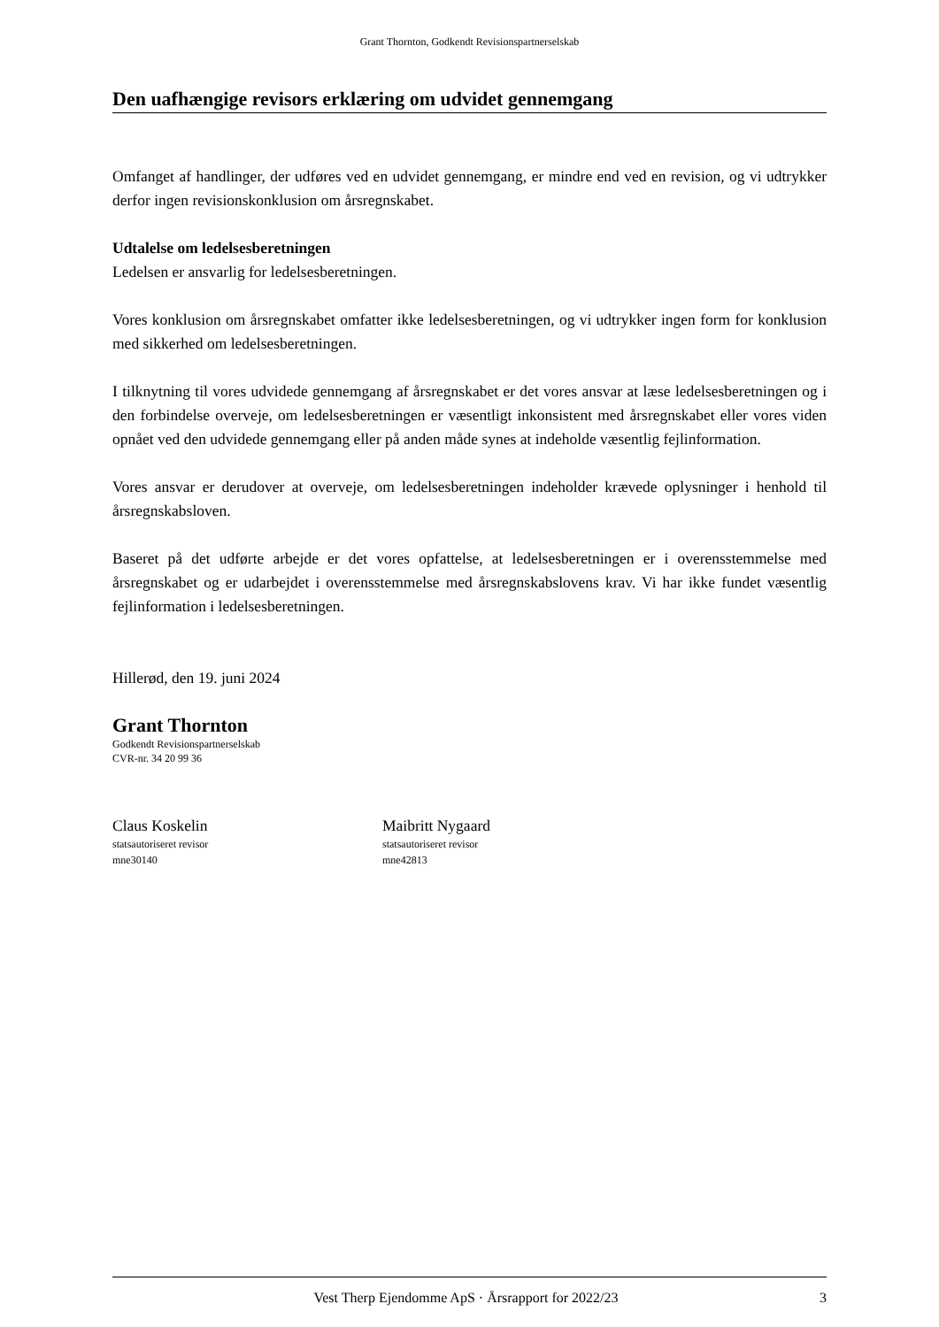Grant Thornton, Godkendt Revisionspartnerselskab
Den uafhængige revisors erklæring om udvidet gennemgang
Omfanget af handlinger, der udføres ved en udvidet gennemgang, er mindre end ved en revision, og vi udtrykker derfor ingen revisionskonklusion om årsregnskabet.
Udtalelse om ledelsesberetningen
Ledelsen er ansvarlig for ledelsesberetningen.
Vores konklusion om årsregnskabet omfatter ikke ledelsesberetningen, og vi udtrykker ingen form for konklusion med sikkerhed om ledelsesberetningen.
I tilknytning til vores udvidede gennemgang af årsregnskabet er det vores ansvar at læse ledelsesberetningen og i den forbindelse overveje, om ledelsesberetningen er væsentligt inkonsistent med årsregnskabet eller vores viden opnået ved den udvidede gennemgang eller på anden måde synes at indeholde væsentlig fejlinformation.
Vores ansvar er derudover at overveje, om ledelsesberetningen indeholder krævede oplysninger i henhold til årsregnskabsloven.
Baseret på det udførte arbejde er det vores opfattelse, at ledelsesberetningen er i overensstemmelse med årsregnskabet og er udarbejdet i overensstemmelse med årsregnskabslovens krav. Vi har ikke fundet væsentlig fejlinformation i ledelsesberetningen.
Hillerød, den 19. juni 2024
Grant Thornton
Godkendt Revisionspartnerselskab
CVR-nr. 34 20 99 36
Claus Koskelin
statsautoriseret revisor
mne30140
Maibritt Nygaard
statsautoriseret revisor
mne42813
Vest Therp Ejendomme ApS · Årsrapport for 2022/23 3